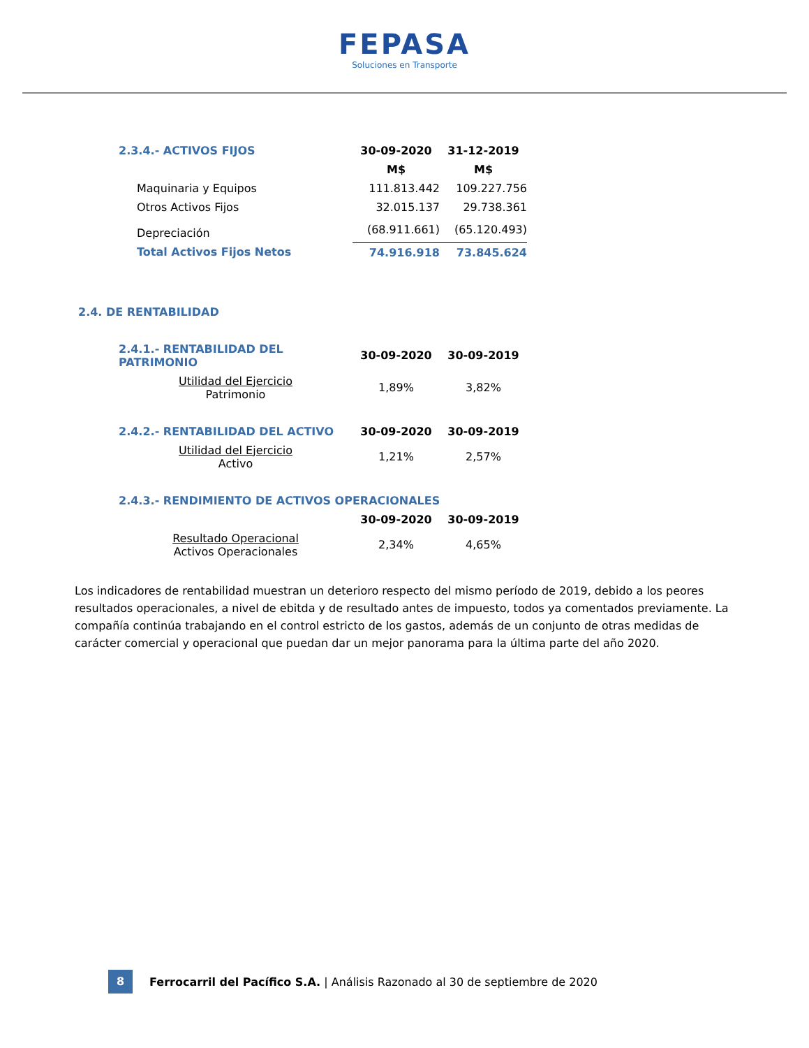FEPASA
Soluciones en Transporte
| 2.3.4.- ACTIVOS FIJOS | 30-09-2020 | 31-12-2019 |
| | M$ | M$ |
| Maquinaria y Equipos | 111.813.442 | 109.227.756 |
| Otros Activos Fijos | 32.015.137 | 29.738.361 |
| Depreciación | (68.911.661) | (65.120.493) |
| Total Activos Fijos Netos | 74.916.918 | 73.845.624 |
2.4. DE RENTABILIDAD
| 2.4.1.- RENTABILIDAD DEL PATRIMONIO | 30-09-2020 | 30-09-2019 |
| Utilidad del Ejercicio Patrimonio | 1,89% | 3,82% |
| 2.4.2.- RENTABILIDAD DEL ACTIVO | 30-09-2020 | 30-09-2019 |
| Utilidad del Ejercicio Activo | 1,21% | 2,57% |
| 2.4.3.- RENDIMIENTO DE ACTIVOS OPERACIONALES | | |
| | 30-09-2020 | 30-09-2019 |
| Resultado Operacional Activos Operacionales | 2,34% | 4,65% |
Los indicadores de rentabilidad muestran un deterioro respecto del mismo período de 2019, debido a los peores resultados operacionales, a nivel de ebitda y de resultado antes de impuesto, todos ya comentados previamente. La compañía continúa trabajando en el control estricto de los gastos, además de un conjunto de otras medidas de carácter comercial y operacional que puedan dar un mejor panorama para la última parte del año 2020.
8
Ferrocarril del Pacífico S.A. | Análisis Razonado al 30 de septiembre de 2020